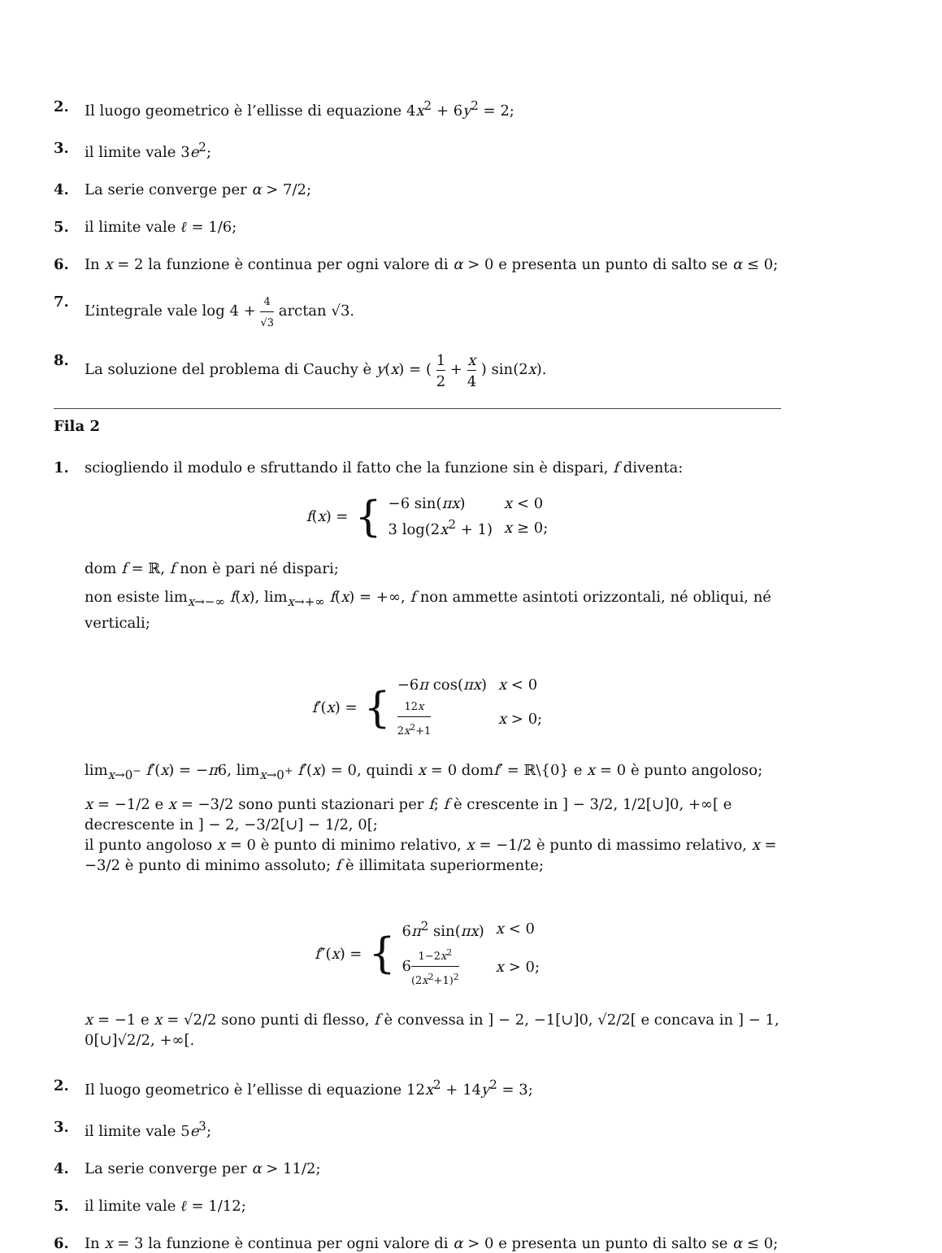2. Il luogo geometrico è l’ellisse di equazione 4x<sup>2</sup> + 6y<sup>2</sup> = 2;
3. il limite vale 3e<sup>2</sup>;
4. La serie converge per α > 7/2;
5. il limite vale ℓ = 1/6;
6. In x = 2 la funzione è continua per ogni valore di α > 0 e presenta un punto di salto se α ≤ 0;
7. L’integrale vale log 4 + 4 √3 arctan √3.
8. La soluzione del problema di Cauchy è y(x) = ( 1 2 + x 4 ) sin(2x).
Fila 2
1. sciogliendo il modulo e sfruttando il fatto che la funzione sin è dispari, f diventa:
f(x) = {
| −6 sin( πx ) | x < 0 |
| 3 log(2 x<sup>2</sup> + 1) | x ≥ 0; |
dom f = ℝ, f non è pari né dispari;
non esiste lim<sub>x→−∞</sub> f(x), lim<sub>x→+∞</sub> f(x) = +∞, f non ammette asintoti orizzontali, né obliqui, né verticali;
f′(x) = {
| −6 π cos( πx ) | x < 0 |
| 12 x 2 x<sup>2</sup>+1 | x > 0; |
lim<sub>x→0<sup>−</sup></sub> f′(x) = −π6, lim<sub>x→0<sup>+</sup></sub> f′(x) = 0, quindi x = 0 domf′ = ℝ\{0} e x = 0 è punto angoloso;
x = −1/2 e x = −3/2 sono punti stazionari per f; f è crescente in ] − 3/2, 1/2[∪]0, +∞[ e decrescente in ] − 2, −3/2[∪] − 1/2, 0[;
il punto angoloso x = 0 è punto di minimo relativo, x = −1/2 è punto di massimo relativo, x = −3/2 è punto di minimo assoluto; f è illimitata superiormente;
f″(x) = {
| 6 π<sup>2</sup> sin( πx ) | x < 0 |
| 6 1−2 x<sup>2</sup> (2 x<sup>2</sup>+1)<sup>2</sup> | x > 0; |
x = −1 e x = √2/2 sono punti di flesso, f è convessa in ] − 2, −1[∪]0, √2/2[ e concava in ] − 1, 0[∪]√2/2, +∞[.
2. Il luogo geometrico è l’ellisse di equazione 12x<sup>2</sup> + 14y<sup>2</sup> = 3;
3. il limite vale 5e<sup>3</sup>;
4. La serie converge per α > 11/2;
5. il limite vale ℓ = 1/12;
6. In x = 3 la funzione è continua per ogni valore di α > 0 e presenta un punto di salto se α ≤ 0;